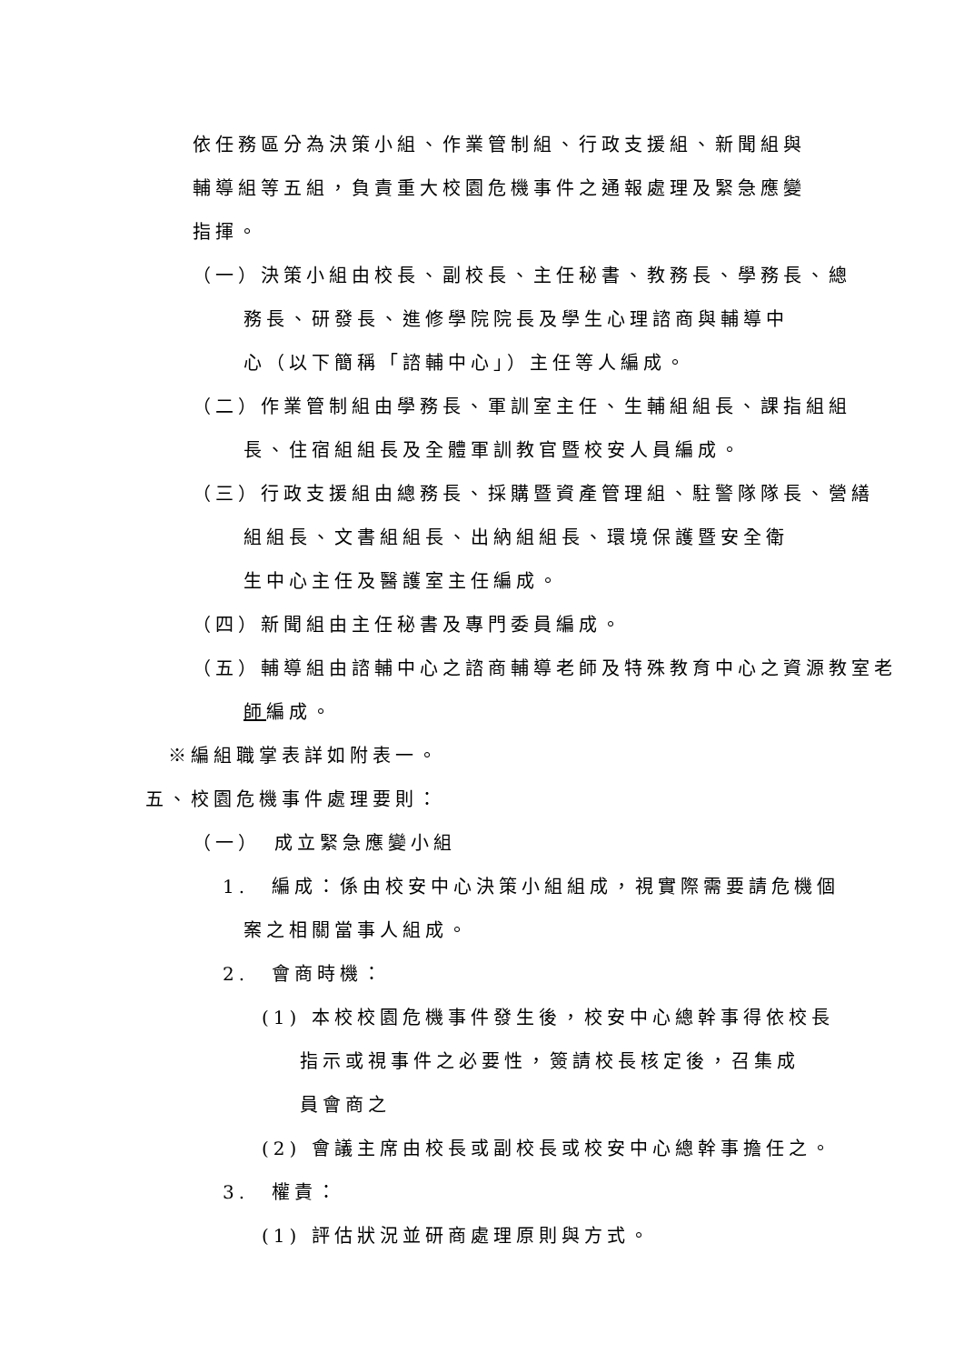依任務區分為決策小組、作業管制組、行政支援組、新聞組與輔導組等五組，負責重大校園危機事件之通報處理及緊急應變指揮。
（一）決策小組由校長、副校長、主任秘書、教務長、學務長、總
務長、研發長、進修學院院長及學生心理諮商與輔導中心（以下簡稱「諮輔中心」）主任等人編成。
（二）作業管制組由學務長、軍訓室主任、生輔組組長、課指組組
長、住宿組組長及全體軍訓教官暨校安人員編成。
（三）行政支援組由總務長、採購暨資產管理組、駐警隊隊長、營繕
組組長、文書組組長、出納組組長、環境保護暨安全衛生中心主任及醫護室主任編成。
（四）新聞組由主任秘書及專門委員編成。
（五）輔導組由諮輔中心之諮商輔導老師及特殊教育中心之資源教室老
師編成。
※編組職掌表詳如附表一。
五、校園危機事件處理要則：
（一）　成立緊急應變小組
1.　編成：係由校安中心決策小組組成，視實際需要請危機個
案之相關當事人組成。
2.　會商時機：
(1) 本校校園危機事件發生後，校安中心總幹事得依校長
指示或視事件之必要性，簽請校長核定後，召集成員會商之
(2) 會議主席由校長或副校長或校安中心總幹事擔任之。
3.　權責：
(1) 評估狀況並研商處理原則與方式。